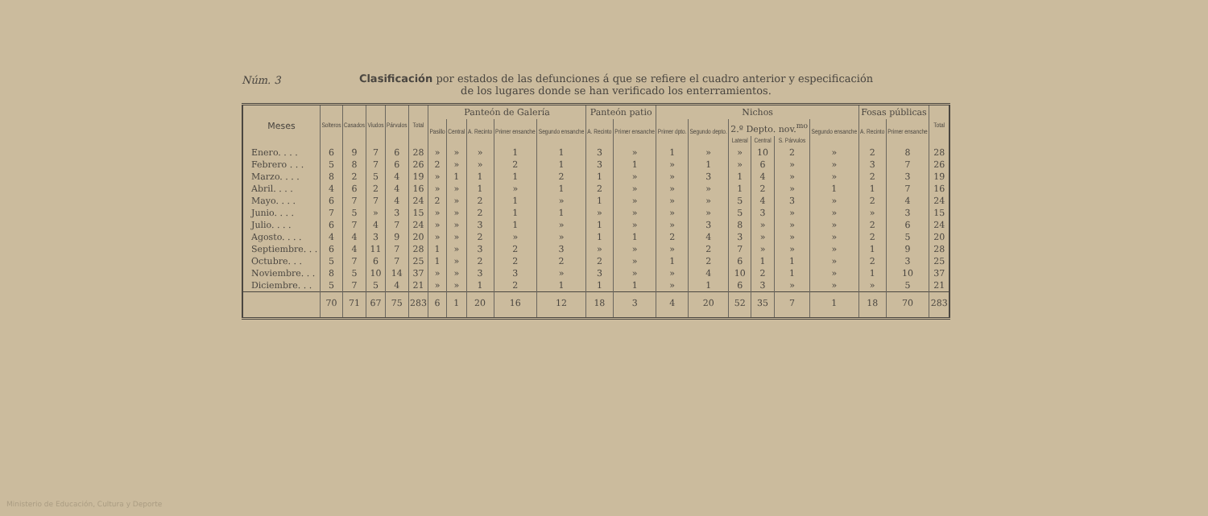Núm. 3 Clasificación por estados de las defunciones á que se refiere el cuadro anterior y especificación
de los lugares donde se han verificado los enterramientos.
| Meses | Solteros | Casados | Viudos | Párvulos | Total | Panteón de Galería | | | | | Panteón patio | | Nichos | | | | | | Fosas públicas | | Total |
| --- | --- | --- | --- | --- | --- | --- | --- | --- | --- | --- | --- | --- | --- | --- | --- | --- | --- | --- | --- | --- | --- |
| | | | | | | Pasillo | Central | A. Recinto | Primer ensanche | Segundo ensanche | A. Recinto | Primer ensanche | Primer dpto. | Segundo depto. | 2.º Depto. nov.<sup>mo</sup> | | | Segundo ensanche | A. Recinto | Primer ensanche | |
| | | | | | | | | | | | | | | | Lateral | Central | S. Párvulos | | | | |
| Enero. . . . | 6 | 9 | 7 | 6 | 28 | » | » | » | 1 | 1 | 3 | » | 1 | » | » | 10 | 2 | » | 2 | 8 | 28 |
| Febrero . . . | 5 | 8 | 7 | 6 | 26 | 2 | » | » | 2 | 1 | 3 | 1 | » | 1 | » | 6 | » | » | 3 | 7 | 26 |
| Marzo. . . . | 8 | 2 | 5 | 4 | 19 | » | 1 | 1 | 1 | 2 | 1 | » | » | 3 | 1 | 4 | » | » | 2 | 3 | 19 |
| Abril. . . . | 4 | 6 | 2 | 4 | 16 | » | » | 1 | » | 1 | 2 | » | » | » | 1 | 2 | » | 1 | 1 | 7 | 16 |
| Mayo. . . . | 6 | 7 | 7 | 4 | 24 | 2 | » | 2 | 1 | » | 1 | » | » | » | 5 | 4 | 3 | » | 2 | 4 | 24 |
| Junio. . . . | 7 | 5 | » | 3 | 15 | » | » | 2 | 1 | 1 | » | » | » | » | 5 | 3 | » | » | » | 3 | 15 |
| Julio. . . . | 6 | 7 | 4 | 7 | 24 | » | » | 3 | 1 | » | 1 | » | » | 3 | 8 | » | » | » | 2 | 6 | 24 |
| Agosto. . . . | 4 | 4 | 3 | 9 | 20 | » | » | 2 | » | » | 1 | 1 | 2 | 4 | 3 | » | » | » | 2 | 5 | 20 |
| Septiembre. . . | 6 | 4 | 11 | 7 | 28 | 1 | » | 3 | 2 | 3 | » | » | » | 2 | 7 | » | » | » | 1 | 9 | 28 |
| Octubre. . . | 5 | 7 | 6 | 7 | 25 | 1 | » | 2 | 2 | 2 | 2 | » | 1 | 2 | 6 | 1 | 1 | » | 2 | 3 | 25 |
| Noviembre. . . | 8 | 5 | 10 | 14 | 37 | » | » | 3 | 3 | » | 3 | » | » | 4 | 10 | 2 | 1 | » | 1 | 10 | 37 |
| Diciembre. . . | 5 | 7 | 5 | 4 | 21 | » | » | 1 | 2 | 1 | 1 | 1 | » | 1 | 6 | 3 | » | » | » | 5 | 21 |
| | 70 | 71 | 67 | 75 | 283 | 6 | 1 | 20 | 16 | 12 | 18 | 3 | 4 | 20 | 52 | 35 | 7 | 1 | 18 | 70 | 283 |
Ministerio de Educación, Cultura y Deporte